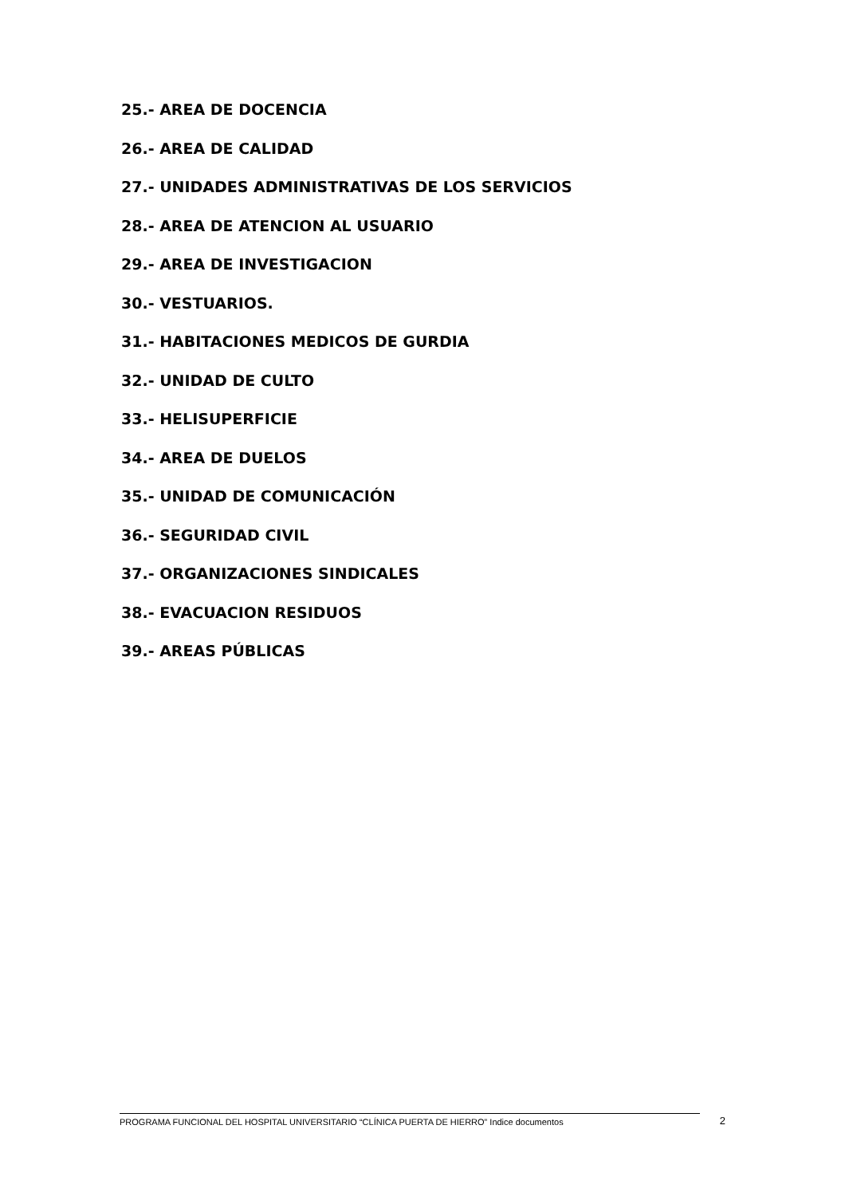25.- AREA DE DOCENCIA
26.- AREA DE CALIDAD
27.- UNIDADES ADMINISTRATIVAS DE LOS SERVICIOS
28.- AREA DE ATENCION AL USUARIO
29.- AREA DE INVESTIGACION
30.- VESTUARIOS.
31.- HABITACIONES MEDICOS DE GURDIA
32.- UNIDAD DE CULTO
33.- HELISUPERFICIE
34.- AREA DE DUELOS
35.- UNIDAD DE COMUNICACIÓN
36.- SEGURIDAD CIVIL
37.- ORGANIZACIONES SINDICALES
38.- EVACUACION RESIDUOS
39.- AREAS PÚBLICAS
PROGRAMA FUNCIONAL DEL HOSPITAL UNIVERSITARIO “CLÍNICA PUERTA DE HIERRO” Indice documentos
2